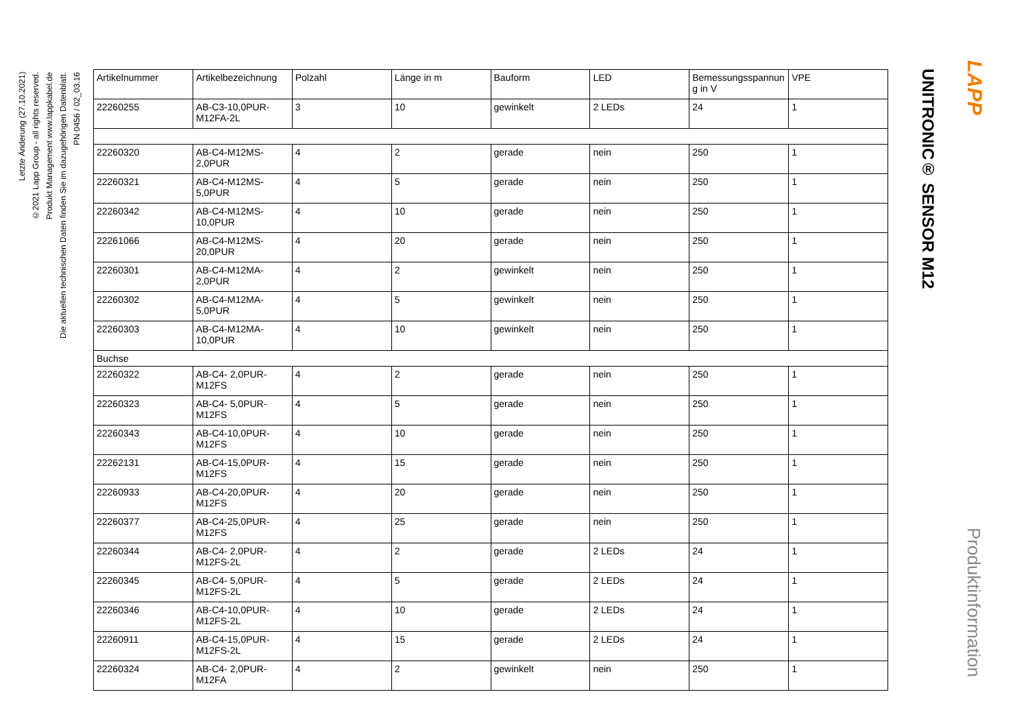Letzte Änderung (27.10.2021)
©2021 Lapp Group - all rights reserved.
Produkt Management www.lappkabel.de
Die aktuellen technischen Daten finden Sie im dazugehörigen Datenblatt.
PN 0456 / 02_03.16
| Artikelnummer | Artikelbezeichnung | Polzahl | Länge in m | Bauform | LED | Bemessungsspannun g in V | VPE |
| --- | --- | --- | --- | --- | --- | --- | --- |
| 22260255 | AB-C3-10,0PUR-M12FA-2L | 3 | 10 | gewinkelt | 2 LEDs | 24 | 1 |
| 22260320 | AB-C4-M12MS-2,0PUR | 4 | 2 | gerade | nein | 250 | 1 |
| 22260321 | AB-C4-M12MS-5,0PUR | 4 | 5 | gerade | nein | 250 | 1 |
| 22260342 | AB-C4-M12MS-10,0PUR | 4 | 10 | gerade | nein | 250 | 1 |
| 22261066 | AB-C4-M12MS-20,0PUR | 4 | 20 | gerade | nein | 250 | 1 |
| 22260301 | AB-C4-M12MA-2,0PUR | 4 | 2 | gewinkelt | nein | 250 | 1 |
| 22260302 | AB-C4-M12MA-5,0PUR | 4 | 5 | gewinkelt | nein | 250 | 1 |
| 22260303 | AB-C4-M12MA-10,0PUR | 4 | 10 | gewinkelt | nein | 250 | 1 |
| Buchse | | | | | | | |
| 22260322 | AB-C4- 2,0PUR-M12FS | 4 | 2 | gerade | nein | 250 | 1 |
| 22260323 | AB-C4- 5,0PUR-M12FS | 4 | 5 | gerade | nein | 250 | 1 |
| 22260343 | AB-C4-10,0PUR-M12FS | 4 | 10 | gerade | nein | 250 | 1 |
| 22262131 | AB-C4-15,0PUR-M12FS | 4 | 15 | gerade | nein | 250 | 1 |
| 22260933 | AB-C4-20,0PUR-M12FS | 4 | 20 | gerade | nein | 250 | 1 |
| 22260377 | AB-C4-25,0PUR-M12FS | 4 | 25 | gerade | nein | 250 | 1 |
| 22260344 | AB-C4- 2,0PUR-M12FS-2L | 4 | 2 | gerade | 2 LEDs | 24 | 1 |
| 22260345 | AB-C4- 5,0PUR-M12FS-2L | 4 | 5 | gerade | 2 LEDs | 24 | 1 |
| 22260346 | AB-C4-10,0PUR-M12FS-2L | 4 | 10 | gerade | 2 LEDs | 24 | 1 |
| 22260911 | AB-C4-15,0PUR-M12FS-2L | 4 | 15 | gerade | 2 LEDs | 24 | 1 |
| 22260324 | AB-C4- 2,0PUR-M12FA | 4 | 2 | gewinkelt | nein | 250 | 1 |
UNITRONIC® SENSOR M12
LAPP
Produktinformation